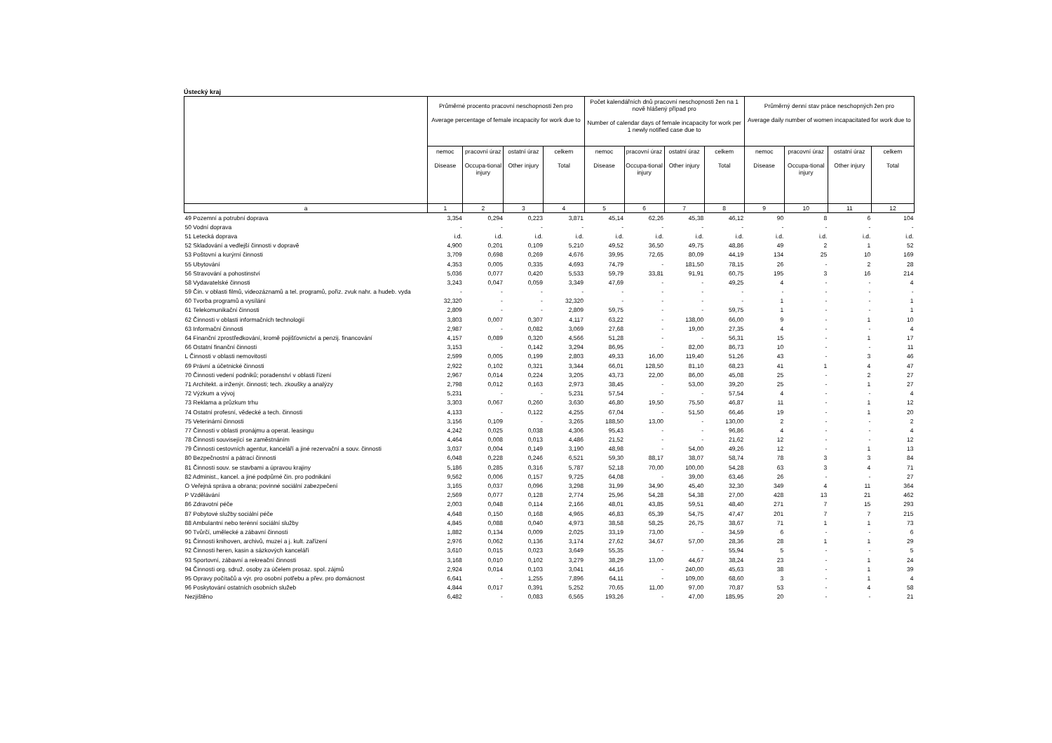Ústecký kraj
| | Průměrné procento pracovní neschopnosti žen pro Average percentage of female incapacity for work due to | | | | Počet kalendářních dnů pracovní neschopnosti žen na 1 nově hlášený případ pro Number of calendar days of female incapacity for work per 1 newly notified case due to | | | | Průměrný denní stav práce neschopných žen pro Average daily number of women incapacitated for work due to | | | |
| --- | --- | --- | --- | --- | --- | --- | --- | --- | --- | --- | --- | --- |
| | nemoc Disease | pracovní úraz Occupa-tional injury | ostatní úraz Other injury | celkem Total | nemoc Disease | pracovní úraz Occupa-tional injury | ostatní úraz Other injury | celkem Total | nemoc Disease | pracovní úraz Occupa-tional injury | ostatní úraz Other injury | celkem Total |
| a | 1 | 2 | 3 | 4 | 5 | 6 | 7 | 8 | 9 | 10 | 11 | 12 |
| 49 Pozemní a potrubní doprava | 3,354 | 0,294 | 0,223 | 3,871 | 45,14 | 62,26 | 45,38 | 46,12 | 90 | 8 | 6 | 104 |
| 50 Vodní doprava | - | - | - | - | - | - | - | - | - | - | - | - |
| 51 Letecká doprava | i.d. | i.d. | i.d. | i.d. | i.d. | i.d. | i.d. | i.d. | i.d. | i.d. | i.d. | i.d. |
| 52 Skladování a vedlejší činnosti v dopravě | 4,900 | 0,201 | 0,109 | 5,210 | 49,52 | 36,50 | 49,75 | 48,86 | 49 | 2 | 1 | 52 |
| 53 Poštovní a kurýrní činnosti | 3,709 | 0,698 | 0,269 | 4,676 | 39,95 | 72,65 | 80,09 | 44,19 | 134 | 25 | 10 | 169 |
| 55 Ubytování | 4,353 | 0,005 | 0,335 | 4,693 | 74,79 | - | 181,50 | 78,15 | 26 | - | 2 | 28 |
| 56 Stravování a pohostinství | 5,036 | 0,077 | 0,420 | 5,533 | 59,79 | 33,81 | 91,91 | 60,75 | 195 | 3 | 16 | 214 |
| 58 Vydavatelské činnosti | 3,243 | 0,047 | 0,059 | 3,349 | 47,69 | - | - | 49,25 | 4 | - | - | 4 |
| 59 Čin. v oblasti filmů, videozáznamů a tel. programů, pořiz. zvuk nahr. a hudeb. vyda | - | - | - | - | - | - | - | - | - | - | - | - |
| 60 Tvorba programů a vysílání | 32,320 | - | - | 32,320 | - | - | - | - | 1 | - | - | 1 |
| 61 Telekomunikační činnosti | 2,809 | - | - | 2,809 | 59,75 | - | - | 59,75 | 1 | - | - | 1 |
| 62 Činnosti v oblasti informačních technologií | 3,803 | 0,007 | 0,307 | 4,117 | 63,22 | - | 138,00 | 66,00 | 9 | - | 1 | 10 |
| 63 Informační činnosti | 2,987 | - | 0,082 | 3,069 | 27,68 | - | 19,00 | 27,35 | 4 | - | - | 4 |
| 64 Finanční zprostředkování, kromě pojišťovnictví a penzij. financování | 4,157 | 0,089 | 0,320 | 4,566 | 51,28 | - | - | 56,31 | 15 | - | 1 | 17 |
| 66 Ostatní finanční činnosti | 3,153 | - | 0,142 | 3,294 | 86,95 | - | 82,00 | 86,73 | 10 | - | - | 11 |
| L Činnosti v oblasti nemovitostí | 2,599 | 0,005 | 0,199 | 2,803 | 49,33 | 16,00 | 119,40 | 51,26 | 43 | - | 3 | 46 |
| 69 Právní a účetnické činnosti | 2,922 | 0,102 | 0,321 | 3,344 | 66,01 | 128,50 | 81,10 | 68,23 | 41 | 1 | 4 | 47 |
| 70 Činnosti vedení podniků; poradenství v oblasti řízení | 2,967 | 0,014 | 0,224 | 3,205 | 43,73 | 22,00 | 86,00 | 45,08 | 25 | - | 2 | 27 |
| 71 Architekt. a inženýr. činnosti; tech. zkoušky a analýzy | 2,798 | 0,012 | 0,163 | 2,973 | 38,45 | - | 53,00 | 39,20 | 25 | - | 1 | 27 |
| 72 Výzkum a vývoj | 5,231 | - | - | 5,231 | 57,54 | - | - | 57,54 | 4 | - | - | 4 |
| 73 Reklama a průzkum trhu | 3,303 | 0,067 | 0,260 | 3,630 | 46,80 | 19,50 | 75,50 | 46,87 | 11 | - | 1 | 12 |
| 74 Ostatní profesní, vědecké a tech. činnosti | 4,133 | - | 0,122 | 4,255 | 67,04 | - | 51,50 | 66,46 | 19 | - | 1 | 20 |
| 75 Veterinární činnosti | 3,156 | 0,109 | - | 3,265 | 188,50 | 13,00 | - | 130,00 | 2 | - | - | 2 |
| 77 Činnosti v oblasti pronájmu a operat. leasingu | 4,242 | 0,025 | 0,038 | 4,306 | 95,43 | - | - | 96,86 | 4 | - | - | 4 |
| 78 Činnosti související se zaměstnáním | 4,464 | 0,008 | 0,013 | 4,486 | 21,52 | - | - | 21,62 | 12 | - | - | 12 |
| 79 Činnosti cestovních agentur, kanceláří a jiné rezervační a souv. činnosti | 3,037 | 0,004 | 0,149 | 3,190 | 48,98 | - | 54,00 | 49,26 | 12 | - | 1 | 13 |
| 80 Bezpečnostní a pátrací činnosti | 6,048 | 0,228 | 0,246 | 6,521 | 59,30 | 88,17 | 38,07 | 58,74 | 78 | 3 | 3 | 84 |
| 81 Činnosti souv. se stavbami a úpravou krajiny | 5,186 | 0,285 | 0,316 | 5,787 | 52,18 | 70,00 | 100,00 | 54,28 | 63 | 3 | 4 | 71 |
| 82 Administ., kancel. a jiné podpůrné čin. pro podnikání | 9,562 | 0,006 | 0,157 | 9,725 | 64,08 | - | 39,00 | 63,46 | 26 | - | - | 27 |
| O Veřejná správa a obrana; povinné sociální zabezpečení | 3,165 | 0,037 | 0,096 | 3,298 | 31,99 | 34,90 | 45,40 | 32,30 | 349 | 4 | 11 | 364 |
| P Vzdělávání | 2,569 | 0,077 | 0,128 | 2,774 | 25,96 | 54,28 | 54,38 | 27,00 | 428 | 13 | 21 | 462 |
| 86 Zdravotní péče | 2,003 | 0,048 | 0,114 | 2,166 | 48,01 | 43,85 | 59,51 | 48,40 | 271 | 7 | 15 | 293 |
| 87 Pobytové služby sociální péče | 4,648 | 0,150 | 0,168 | 4,965 | 46,83 | 65,39 | 54,75 | 47,47 | 201 | 7 | 7 | 215 |
| 88 Ambulantní nebo terénní sociální služby | 4,845 | 0,088 | 0,040 | 4,973 | 38,58 | 58,25 | 26,75 | 38,67 | 71 | 1 | 1 | 73 |
| 90 Tvůrčí, umělecké a zábavní činnosti | 1,882 | 0,134 | 0,009 | 2,025 | 33,19 | 73,00 | - | 34,59 | 6 | - | - | 6 |
| 91 Činnosti knihoven, archivů, muzeí a j. kult. zařízení | 2,976 | 0,062 | 0,136 | 3,174 | 27,62 | 34,67 | 57,00 | 28,36 | 28 | 1 | 1 | 29 |
| 92 Činnosti heren, kasin a sázkových kanceláří | 3,610 | 0,015 | 0,023 | 3,649 | 55,35 | - | - | 55,94 | 5 | - | - | 5 |
| 93 Sportovní, zábavní a rekreační činnosti | 3,168 | 0,010 | 0,102 | 3,279 | 38,29 | 13,00 | 44,67 | 38,24 | 23 | - | 1 | 24 |
| 94 Činnosti org. sdruž. osoby za účelem prosaz. spol. zájmů | 2,924 | 0,014 | 0,103 | 3,041 | 44,16 | - | 240,00 | 45,63 | 38 | - | 1 | 39 |
| 95 Opravy počítačů a výr. pro osobní potřebu a přev. pro domácnost | 6,641 | - | 1,255 | 7,896 | 64,11 | - | 109,00 | 68,60 | 3 | - | 1 | 4 |
| 96 Poskytování ostatních osobních služeb | 4,844 | 0,017 | 0,391 | 5,252 | 70,65 | 11,00 | 97,00 | 70,87 | 53 | - | 4 | 58 |
| Nezjištěno | 6,482 | - | 0,083 | 6,565 | 193,26 | - | 47,00 | 185,95 | 20 | - | - | 21 |